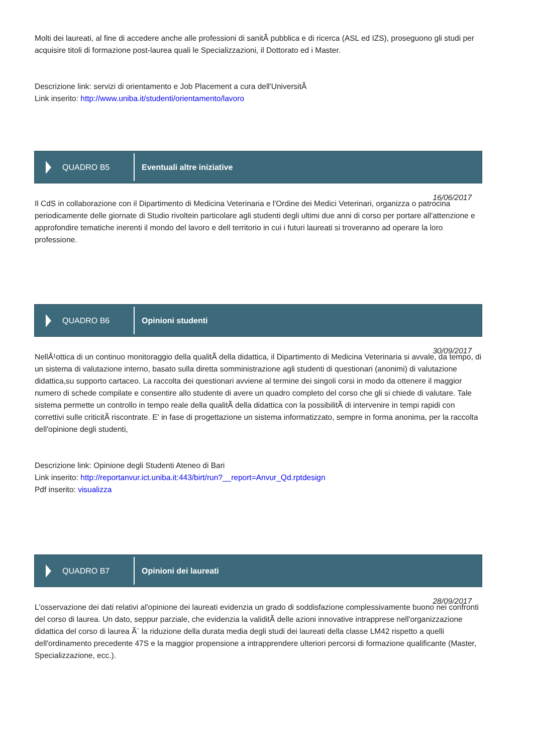Molti dei laureati, al fine di accedere anche alle professioni di sanitÃ pubblica e di ricerca (ASL ed IZS), proseguono gli studi per acquisire titoli di formazione post-laurea quali le Specializzazioni, il Dottorato ed i Master.
Descrizione link: servizi di orientamento e Job Placement a cura dell'UniversitÃ
Link inserito: http://www.uniba.it/studenti/orientamento/lavoro
QUADRO B5
Eventuali altre iniziative
16/06/2017
Il CdS in collaborazione con il Dipartimento di Medicina Veterinaria e l'Ordine dei Medici Veterinari, organizza o patrocina periodicamente delle giornate di Studio rivoltein particolare agli studenti degli ultimi due anni di corso per portare all'attenzione e approfondire tematiche inerenti il mondo del lavoro e dell territorio in cui i futuri laureati si troveranno ad operare la loro professione.
QUADRO B6
Opinioni studenti
30/09/2017
NellÂ¹ottica di un continuo monitoraggio della qualitÃ della didattica, il Dipartimento di Medicina Veterinaria si avvale, da tempo, di un sistema di valutazione interno, basato sulla diretta somministrazione agli studenti di questionari (anonimi) di valutazione didattica,su supporto cartaceo. La raccolta dei questionari avviene al termine dei singoli corsi in modo da ottenere il maggior numero di schede compilate e consentire allo studente di avere un quadro completo del corso che gli si chiede di valutare. Tale sistema permette un controllo in tempo reale della qualitÃ della didattica con la possibilitÃ di intervenire in tempi rapidi con correttivi sulle criticitÃ riscontrate. E' in fase di progettazione un sistema informatizzato, sempre in forma anonima, per la raccolta dell'opinione degli studenti,
Descrizione link: Opinione degli Studenti Ateneo di Bari
Link inserito: http://reportanvur.ict.uniba.it:443/birt/run?__report=Anvur_Qd.rptdesign
Pdf inserito: visualizza
QUADRO B7
Opinioni dei laureati
28/09/2017
L'osservazione dei dati relativi al'opinione dei laureati evidenzia un grado di soddisfazione complessivamente buono nei confronti del corso di laurea. Un dato, seppur parziale, che evidenzia la validitÃ delle azioni innovative intrapprese nell'organizzazione didattica del corso di laurea Ã¨ la riduzione della durata media degli studi dei laureati della classe LM42 rispetto a quelli dell'ordinamento precedente 47S e la maggior propensione a intrapprendere ulteriori percorsi di formazione qualificante (Master, Specializzazione, ecc.).